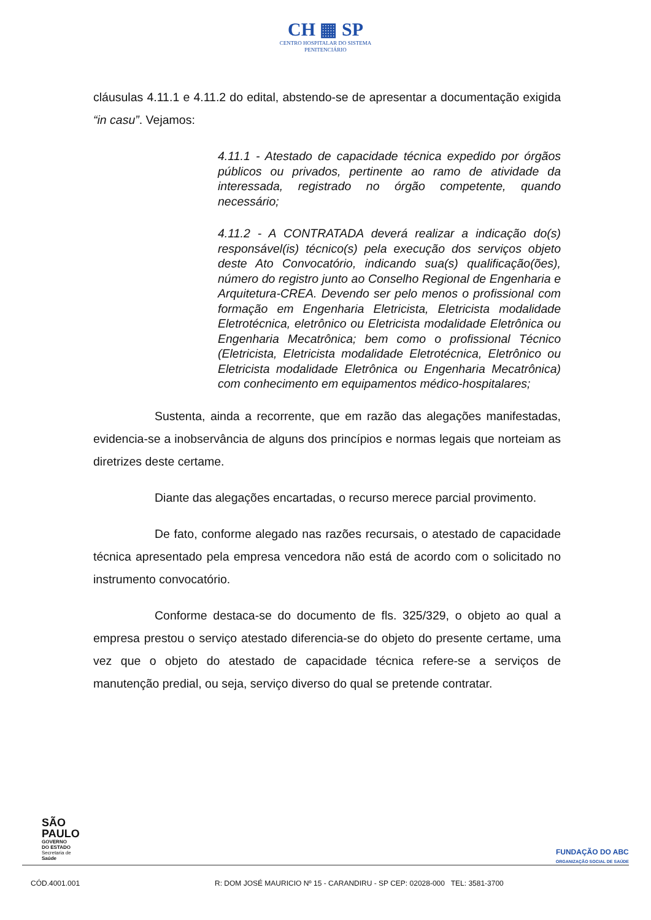CH ▦ SP
CENTRO HOSPITALAR DO SISTEMA
PENITENCIÁRIO
cláusulas 4.11.1 e 4.11.2 do edital, abstendo-se de apresentar a documentação exigida “in casu”. Vejamos:
4.11.1 - Atestado de capacidade técnica expedido por órgãos públicos ou privados, pertinente ao ramo de atividade da interessada, registrado no órgão competente, quando necessário;
4.11.2 - A CONTRATADA deverá realizar a indicação do(s) responsável(is) técnico(s) pela execução dos serviços objeto deste Ato Convocatório, indicando sua(s) qualificação(ões), número do registro junto ao Conselho Regional de Engenharia e Arquitetura-CREA. Devendo ser pelo menos o profissional com formação em Engenharia Eletricista, Eletricista modalidade Eletrotécnica, eletrônico ou Eletricista modalidade Eletrônica ou Engenharia Mecatrônica; bem como o profissional Técnico (Eletricista, Eletricista modalidade Eletrotécnica, Eletrônico ou Eletricista modalidade Eletrônica ou Engenharia Mecatrônica) com conhecimento em equipamentos médico-hospitalares;
Sustenta, ainda a recorrente, que em razão das alegações manifestadas, evidencia-se a inobservância de alguns dos princípios e normas legais que norteiam as diretrizes deste certame.
Diante das alegações encartadas, o recurso merece parcial provimento.
De fato, conforme alegado nas razões recursais, o atestado de capacidade técnica apresentado pela empresa vencedora não está de acordo com o solicitado no instrumento convocatório.
Conforme destaca-se do documento de fls. 325/329, o objeto ao qual a empresa prestou o serviço atestado diferencia-se do objeto do presente certame, uma vez que o objeto do atestado de capacidade técnica refere-se a serviços de manutenção predial, ou seja, serviço diverso do qual se pretende contratar.
SÃO
PAULO
GOVERNO
DO ESTADO
Secretaria de
Saúde
FUNDAÇÃO DO ABC
ORGANIZAÇÃO SOCIAL DE SAÚDE
CÓD.4001.001 R: DOM JOSÉ MAURICIO Nº 15 - CARANDIRU - SP CEP: 02028-000 TEL: 3581-3700